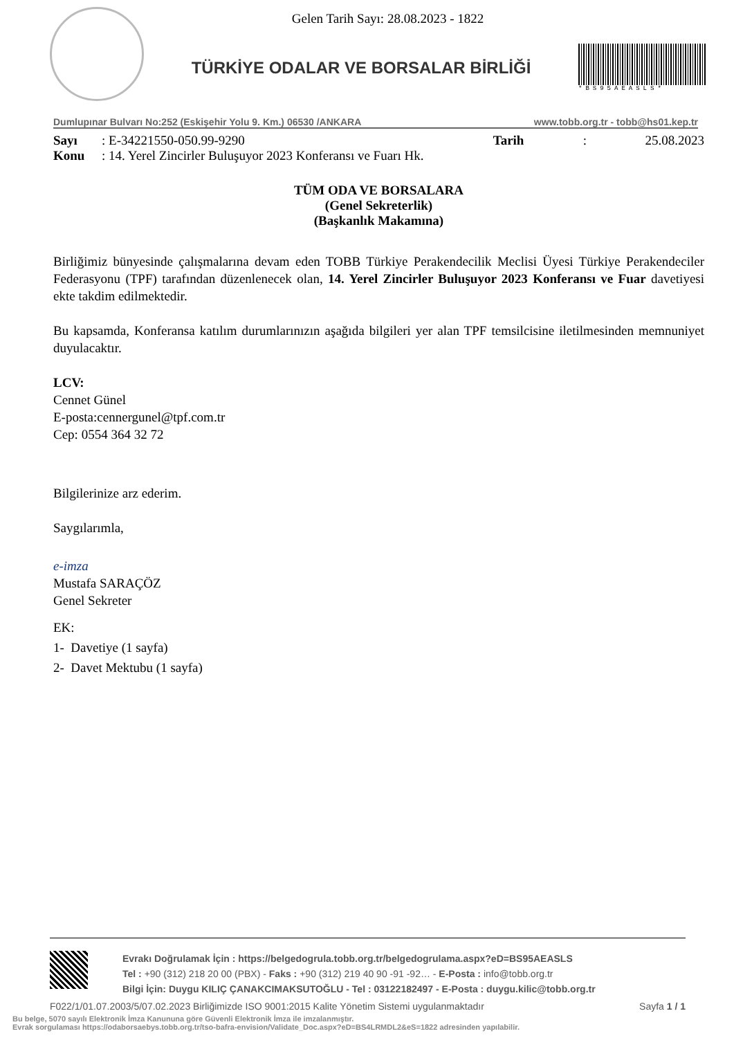Gelen Tarih Sayı: 28.08.2023 - 1822
TÜRKİYE ODALAR VE BORSALAR BİRLİĞİ
*BS95AEASLS*
Dumlupınar Bulvarı No:252 (Eskişehir Yolu 9. Km.) 06530 /ANKARA www.tobb.org.tr - tobb@hs01.kep.tr
Sayı: E-34221550-050.99-9290 Tarih: 25.08.2023
Konu: 14. Yerel Zincirler Buluşuyor 2023 Konferansı ve Fuarı Hk.
TÜM ODA VE BORSALARA
(Genel Sekreterlik)
(Başkanlık Makamına)
Birliğimiz bünyesinde çalışmalarına devam eden TOBB Türkiye Perakendecilik Meclisi Üyesi Türkiye Perakendeciler Federasyonu (TPF) tarafından düzenlenecek olan, 14. Yerel Zincirler Buluşuyor 2023 Konferansı ve Fuar davetiyesi ekte takdim edilmektedir.
Bu kapsamda, Konferansa katılım durumlarınızın aşağıda bilgileri yer alan TPF temsilcisine iletilmesinden memnuniyet duyulacaktır.
LCV:
Cennet Günel
E-posta:cennergunel@tpf.com.tr
Cep: 0554 364 32 72
Bilgilerinize arz ederim.
Saygılarımla,
e-imza
Mustafa SARAÇÖZ
Genel Sekreter
EK:
1- Davetiye (1 sayfa)
2- Davet Mektubu (1 sayfa)
Evrakı Doğrulamak İçin : https://belgedogrula.tobb.org.tr/belgedogrulama.aspx?eD=BS95AEASLS
Tel : +90 (312) 218 20 00 (PBX) - Faks : +90 (312) 219 40 90 -91 -92… - E-Posta : info@tobb.org.tr
Bilgi İçin: Duygu KILIÇ ÇANAKCIMAKSUTOĞLU - Tel : 03122182497 - E-Posta : duygu.kilic@tobb.org.tr
F022/1/01.07.2003/5/07.02.2023 Birliğimizde ISO 9001:2015 Kalite Yönetim Sistemi uygulanmaktadır Sayfa 1 / 1
Bu belge, 5070 sayılı Elektronik İmza Kanununa göre Güvenli Elektronik İmza ile imzalanmıştır.
Evrak sorgulaması https://odaborsaebys.tobb.org.tr/tso-bafra-envision/Validate_Doc.aspx?eD=BS4LRMDL2&eS=1822 adresinden yapılabilir.